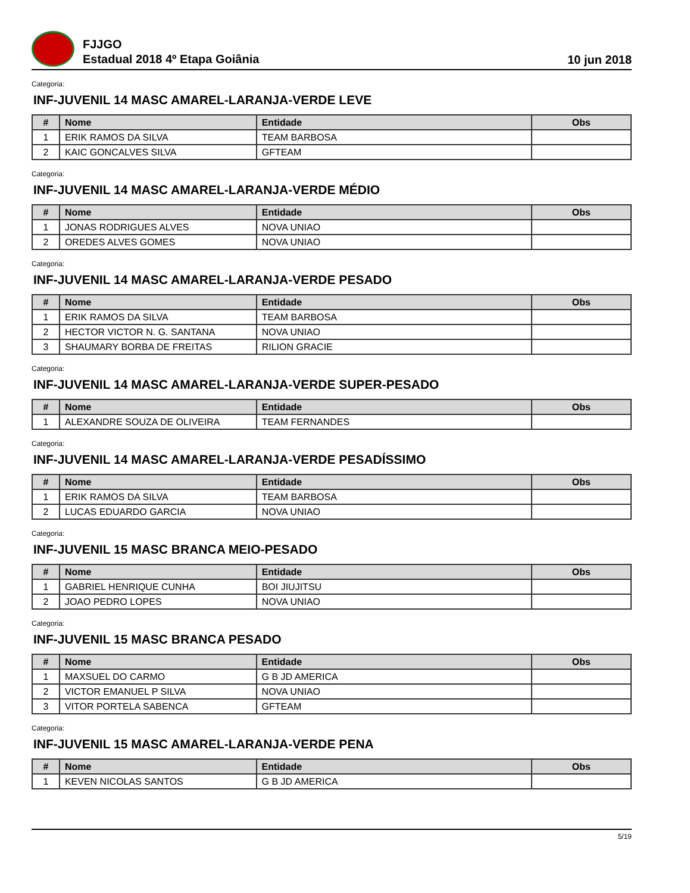FJJGO
Estadual 2018 4º Etapa Goiânia
10 jun 2018
Categoria:
INF-JUVENIL 14 MASC AMAREL-LARANJA-VERDE LEVE
| # | Nome | Entidade | Obs |
| --- | --- | --- | --- |
| 1 | ERIK RAMOS DA SILVA | TEAM BARBOSA | |
| 2 | KAIC GONCALVES SILVA | GFTEAM | |
Categoria:
INF-JUVENIL 14 MASC AMAREL-LARANJA-VERDE MÉDIO
| # | Nome | Entidade | Obs |
| --- | --- | --- | --- |
| 1 | JONAS RODRIGUES ALVES | NOVA UNIAO | |
| 2 | OREDES ALVES GOMES | NOVA UNIAO | |
Categoria:
INF-JUVENIL 14 MASC AMAREL-LARANJA-VERDE PESADO
| # | Nome | Entidade | Obs |
| --- | --- | --- | --- |
| 1 | ERIK RAMOS DA SILVA | TEAM BARBOSA | |
| 2 | HECTOR VICTOR N. G. SANTANA | NOVA UNIAO | |
| 3 | SHAUMARY BORBA DE FREITAS | RILION GRACIE | |
Categoria:
INF-JUVENIL 14 MASC AMAREL-LARANJA-VERDE SUPER-PESADO
| # | Nome | Entidade | Obs |
| --- | --- | --- | --- |
| 1 | ALEXANDRE SOUZA DE OLIVEIRA | TEAM FERNANDES | |
Categoria:
INF-JUVENIL 14 MASC AMAREL-LARANJA-VERDE PESADÍSSIMO
| # | Nome | Entidade | Obs |
| --- | --- | --- | --- |
| 1 | ERIK RAMOS DA SILVA | TEAM BARBOSA | |
| 2 | LUCAS EDUARDO GARCIA | NOVA UNIAO | |
Categoria:
INF-JUVENIL 15 MASC BRANCA MEIO-PESADO
| # | Nome | Entidade | Obs |
| --- | --- | --- | --- |
| 1 | GABRIEL HENRIQUE CUNHA | BOI JIUJITSU | |
| 2 | JOAO PEDRO LOPES | NOVA UNIAO | |
Categoria:
INF-JUVENIL 15 MASC BRANCA PESADO
| # | Nome | Entidade | Obs |
| --- | --- | --- | --- |
| 1 | MAXSUEL DO CARMO | G B JD AMERICA | |
| 2 | VICTOR EMANUEL P SILVA | NOVA UNIAO | |
| 3 | VITOR PORTELA SABENCA | GFTEAM | |
Categoria:
INF-JUVENIL 15 MASC AMAREL-LARANJA-VERDE PENA
| # | Nome | Entidade | Obs |
| --- | --- | --- | --- |
| 1 | KEVEN NICOLAS SANTOS | G B JD AMERICA | |
5/19